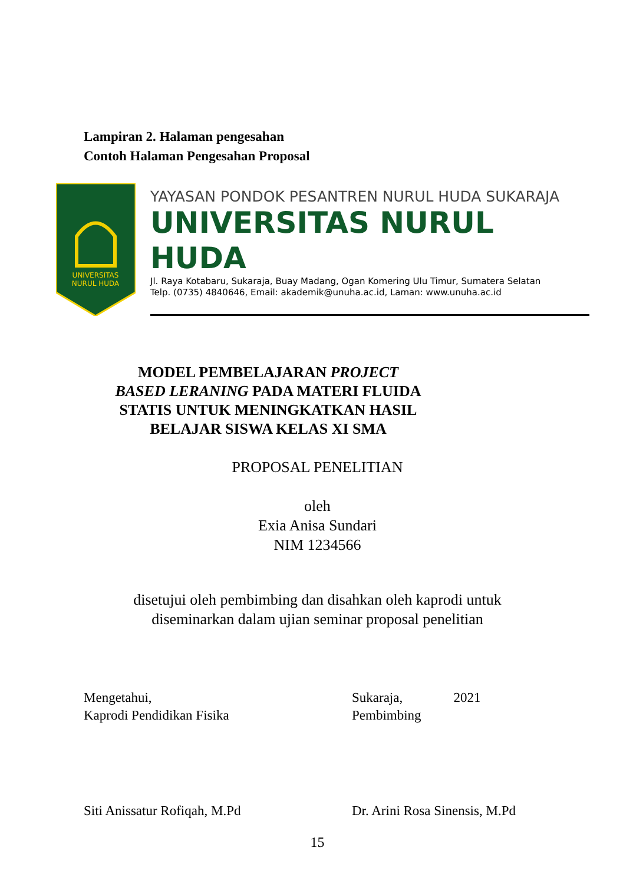Lampiran 2. Halaman pengesahan
Contoh Halaman Pengesahan Proposal
UNIVERSITAS
NURUL HUDA
YAYASAN PONDOK PESANTREN NURUL HUDA SUKARAJA
UNIVERSITAS NURUL HUDA
Jl. Raya Kotabaru, Sukaraja, Buay Madang, Ogan Komering Ulu Timur, Sumatera Selatan
Telp. (0735) 4840646, Email: akademik@unuha.ac.id, Laman: www.unuha.ac.id
MODEL PEMBELAJARAN PROJECT BASED LERANING PADA MATERI FLUIDA STATIS UNTUK MENINGKATKAN HASIL BELAJAR SISWA KELAS XI SMA
PROPOSAL PENELITIAN
oleh
Exia Anisa Sundari
NIM 1234566
disetujui oleh pembimbing dan disahkan oleh kaprodi untuk
diseminarkan dalam ujian seminar proposal penelitian
Mengetahui,
Kaprodi Pendidikan Fisika
Sukaraja, 2021
Pembimbing
Siti Anissatur Rofiqah, M.Pd Dr. Arini Rosa Sinensis, M.Pd
15